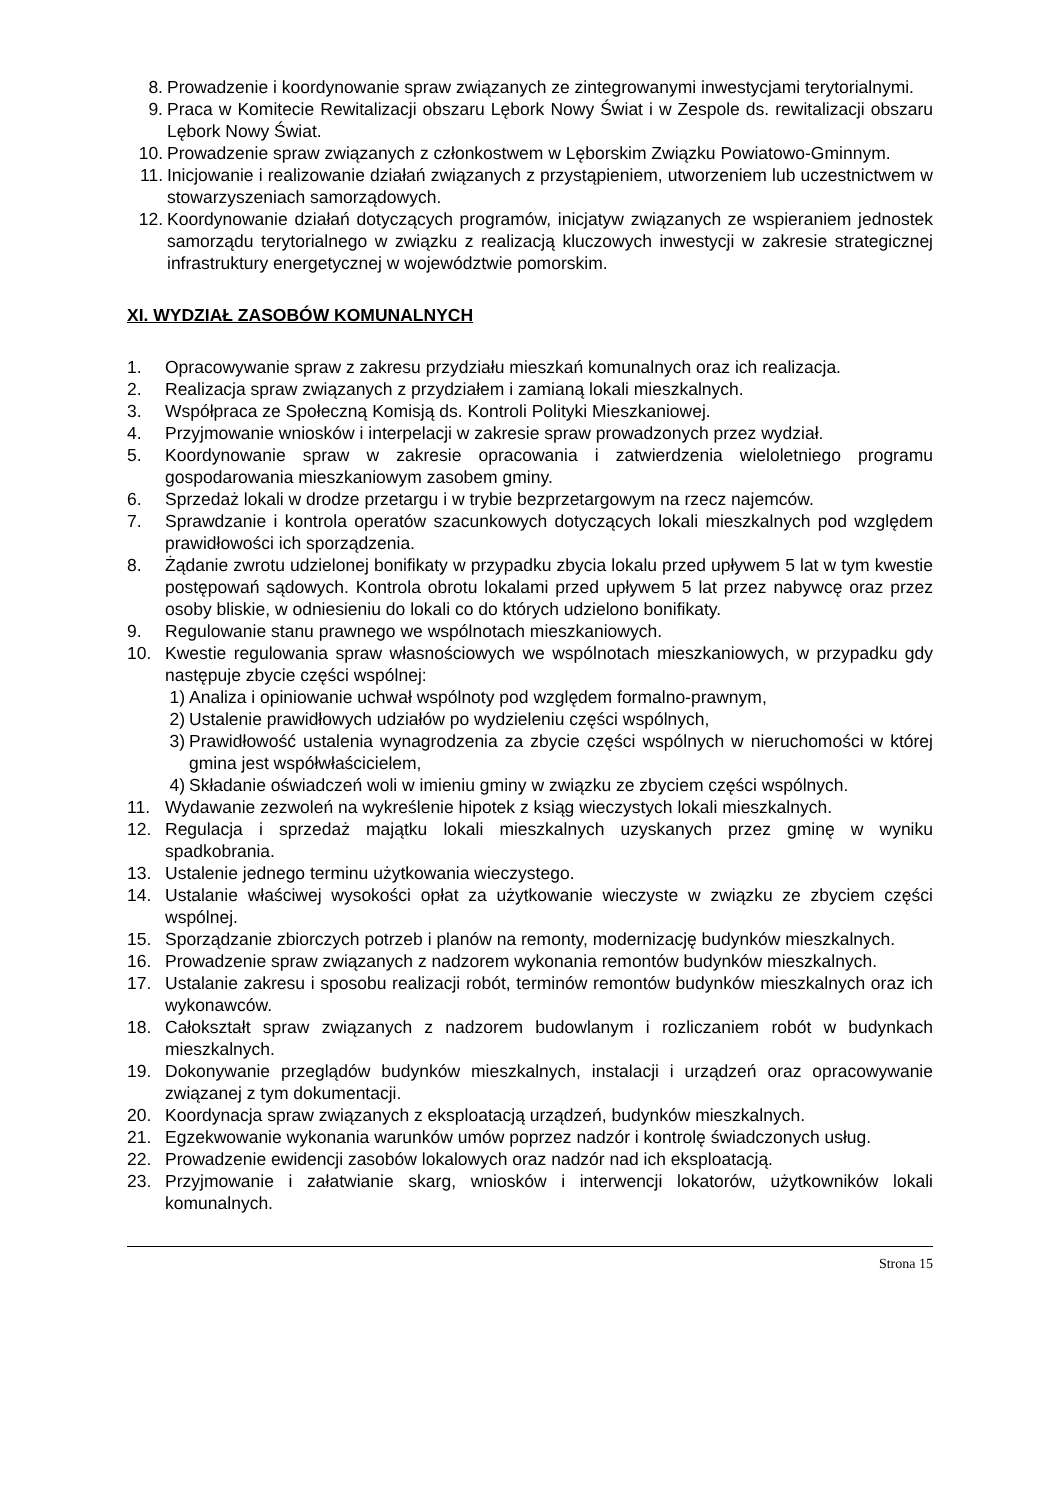8. Prowadzenie i koordynowanie spraw związanych ze zintegrowanymi inwestycjami terytorialnymi.
9. Praca w Komitecie Rewitalizacji obszaru Lębork Nowy Świat i w Zespole ds. rewitalizacji obszaru Lębork Nowy Świat.
10. Prowadzenie spraw związanych z członkostwem w Lęborskim Związku Powiatowo-Gminnym.
11. Inicjowanie i realizowanie działań związanych z przystąpieniem, utworzeniem lub uczestnictwem w stowarzyszeniach samorządowych.
12. Koordynowanie działań dotyczących programów, inicjatyw związanych ze wspieraniem jednostek samorządu terytorialnego w związku z realizacją kluczowych inwestycji w zakresie strategicznej infrastruktury energetycznej w województwie pomorskim.
XI. WYDZIAŁ ZASOBÓW KOMUNALNYCH
1. Opracowywanie spraw z zakresu przydziału mieszkań komunalnych oraz ich realizacja.
2. Realizacja spraw związanych z przydziałem i zamianą lokali mieszkalnych.
3. Współpraca ze Społeczną Komisją ds. Kontroli Polityki Mieszkaniowej.
4. Przyjmowanie wniosków i interpelacji w zakresie spraw prowadzonych przez wydział.
5. Koordynowanie spraw w zakresie opracowania i zatwierdzenia wieloletniego programu gospodarowania mieszkaniowym zasobem gminy.
6. Sprzedaż lokali w drodze przetargu i w trybie bezprzetargowym na rzecz najemców.
7. Sprawdzanie i kontrola operatów szacunkowych dotyczących lokali mieszkalnych pod względem prawidłowości ich sporządzenia.
8. Żądanie zwrotu udzielonej bonifikaty w przypadku zbycia lokalu przed upływem 5 lat w tym kwestie postępowań sądowych. Kontrola obrotu lokalami przed upływem 5 lat przez nabywcę oraz przez osoby bliskie, w odniesieniu do lokali co do których udzielono bonifikaty.
9. Regulowanie stanu prawnego we wspólnotach mieszkaniowych.
10. Kwestie regulowania spraw własnościowych we wspólnotach mieszkaniowych, w przypadku gdy następuje zbycie części wspólnej:
1) Analiza i opiniowanie uchwał wspólnoty pod względem formalno-prawnym,
2) Ustalenie prawidłowych udziałów po wydzieleniu części wspólnych,
3) Prawidłowość ustalenia wynagrodzenia za zbycie części wspólnych w nieruchomości w której gmina jest współwłaścicielem,
4) Składanie oświadczeń woli w imieniu gminy w związku ze zbyciem części wspólnych.
11. Wydawanie zezwoleń na wykreślenie hipotek z ksiąg wieczystych lokali mieszkalnych.
12. Regulacja i sprzedaż majątku lokali mieszkalnych uzyskanych przez gminę w wyniku spadkobrania.
13. Ustalenie jednego terminu użytkowania wieczystego.
14. Ustalanie właściwej wysokości opłat za użytkowanie wieczyste w związku ze zbyciem części wspólnej.
15. Sporządzanie zbiorczych potrzeb i planów na remonty, modernizację budynków mieszkalnych.
16. Prowadzenie spraw związanych z nadzorem wykonania remontów budynków mieszkalnych.
17. Ustalanie zakresu i sposobu realizacji robót, terminów remontów budynków mieszkalnych oraz ich wykonawców.
18. Całokształt spraw związanych z nadzorem budowlanym i rozliczaniem robót w budynkach mieszkalnych.
19. Dokonywanie przeglądów budynków mieszkalnych, instalacji i urządzeń oraz opracowywanie związanej z tym dokumentacji.
20. Koordynacja spraw związanych z eksploatacją urządzeń, budynków mieszkalnych.
21. Egzekwowanie wykonania warunków umów poprzez nadzór i kontrolę świadczonych usług.
22. Prowadzenie ewidencji zasobów lokalowych oraz nadzór nad ich eksploatacją.
23. Przyjmowanie i załatwianie skarg, wniosków i interwencji lokatorów, użytkowników lokali komunalnych.
Strona 15